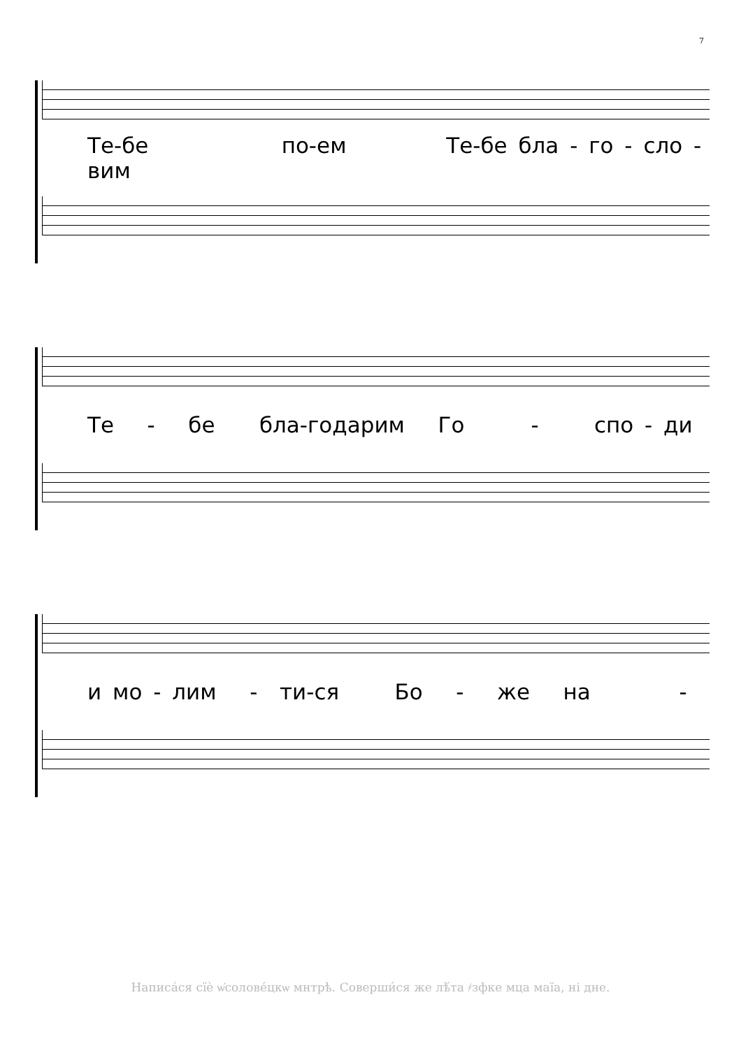7
Те-бе по-ем Те-бе бла - го - сло - вим
Те - бе бла-годарим Го - спо - ди
и мо - лим - ти-ся Бо - же на -
Написа́ся сїѐ ѡ҆солове́цкѡ мнтрѣ. Соверши́ся же лѣ́та ҂зфке мца маїа, ні дне.